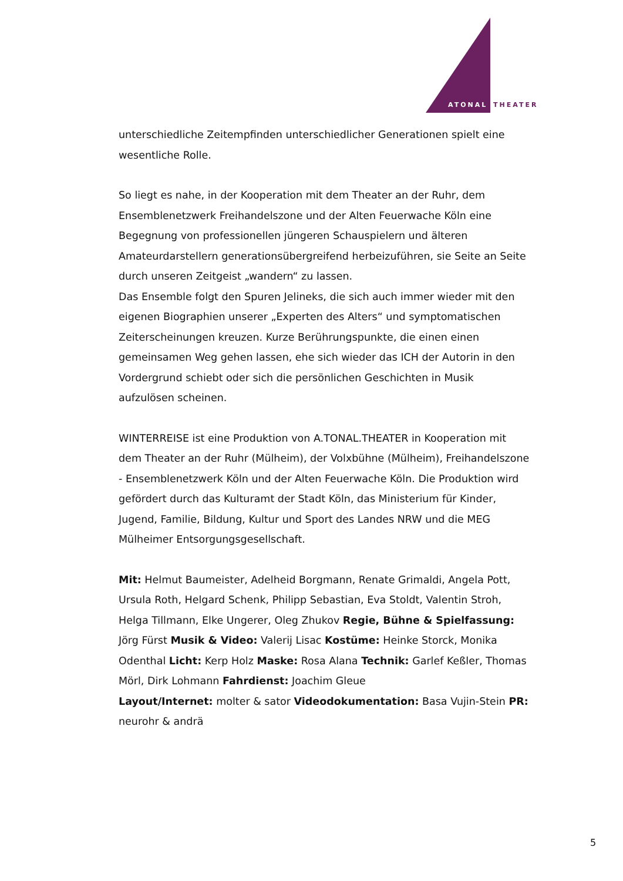ATONAL
THEATER
unterschiedliche Zeitempfinden unterschiedlicher Generationen spielt eine wesentliche Rolle.
So liegt es nahe, in der Kooperation mit dem Theater an der Ruhr, dem Ensemblenetzwerk Freihandelszone und der Alten Feuerwache Köln eine Begegnung von professionellen jüngeren Schauspielern und älteren Amateurdarstellern generationsübergreifend herbeizuführen, sie Seite an Seite durch unseren Zeitgeist „wandern“ zu lassen.
Das Ensemble folgt den Spuren Jelineks, die sich auch immer wieder mit den eigenen Biographien unserer „Experten des Alters“ und symptomatischen Zeiterscheinungen kreuzen. Kurze Berührungspunkte, die einen einen gemeinsamen Weg gehen lassen, ehe sich wieder das ICH der Autorin in den Vordergrund schiebt oder sich die persönlichen Geschichten in Musik aufzulösen scheinen.
WINTERREISE ist eine Produktion von A.TONAL.THEATER in Kooperation mit dem Theater an der Ruhr (Mülheim), der Volxbühne (Mülheim), Freihandelszone - Ensemblenetzwerk Köln und der Alten Feuerwache Köln. Die Produktion wird gefördert durch das Kulturamt der Stadt Köln, das Ministerium für Kinder, Jugend, Familie, Bildung, Kultur und Sport des Landes NRW und die MEG Mülheimer Entsorgungsgesellschaft.
Mit: Helmut Baumeister, Adelheid Borgmann, Renate Grimaldi, Angela Pott, Ursula Roth, Helgard Schenk, Philipp Sebastian, Eva Stoldt, Valentin Stroh, Helga Tillmann, Elke Ungerer, Oleg Zhukov Regie, Bühne & Spielfassung: Jörg Fürst Musik & Video: Valerij Lisac Kostüme: Heinke Storck, Monika Odenthal Licht: Kerp Holz Maske: Rosa Alana Technik: Garlef Keßler, Thomas Mörl, Dirk Lohmann Fahrdienst: Joachim Gleue
Layout/Internet: molter & sator Videodokumentation: Basa Vujin-Stein PR: neurohr & andrä
5